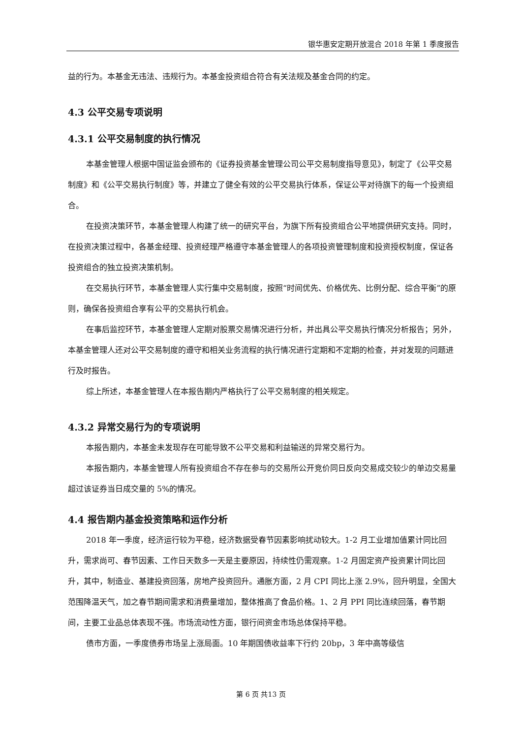银华惠安定期开放混合 2018 年第 1 季度报告
益的行为。本基金无违法、违规行为。本基金投资组合符合有关法规及基金合同的约定。
4.3 公平交易专项说明
4.3.1 公平交易制度的执行情况
本基金管理人根据中国证监会颁布的《证券投资基金管理公司公平交易制度指导意见》，制定了《公平交易制度》和《公平交易执行制度》等，并建立了健全有效的公平交易执行体系，保证公平对待旗下的每一个投资组合。
在投资决策环节，本基金管理人构建了统一的研究平台，为旗下所有投资组合公平地提供研究支持。同时，在投资决策过程中，各基金经理、投资经理严格遵守本基金管理人的各项投资管理制度和投资授权制度，保证各投资组合的独立投资决策机制。
在交易执行环节，本基金管理人实行集中交易制度，按照“时间优先、价格优先、比例分配、综合平衡”的原则，确保各投资组合享有公平的交易执行机会。
在事后监控环节，本基金管理人定期对股票交易情况进行分析，并出具公平交易执行情况分析报告；另外，本基金管理人还对公平交易制度的遵守和相关业务流程的执行情况进行定期和不定期的检查，并对发现的问题进行及时报告。
综上所述，本基金管理人在本报告期内严格执行了公平交易制度的相关规定。
4.3.2 异常交易行为的专项说明
本报告期内，本基金未发现存在可能导致不公平交易和利益输送的异常交易行为。
本报告期内，本基金管理人所有投资组合不存在参与的交易所公开竞价同日反向交易成交较少的单边交易量超过该证券当日成交量的 5%的情况。
4.4 报告期内基金投资策略和运作分析
2018 年一季度，经济运行较为平稳，经济数据受春节因素影响扰动较大。1-2 月工业增加值累计同比回升，需求尚可、春节因素、工作日天数多一天是主要原因，持续性仍需观察。1-2 月固定资产投资累计同比回升，其中，制造业、基建投资回落，房地产投资回升。通胀方面，2 月 CPI 同比上涨 2.9%，回升明显，全国大范围降温天气，加之春节期间需求和消费量增加，整体推高了食品价格。1、2 月 PPI 同比连续回落，春节期间，主要工业品总体表现不强。市场流动性方面，银行间资金市场总体保持平稳。
债市方面，一季度债券市场呈上涨局面。10 年期国债收益率下行约 20bp，3 年中高等级信
第 6 页 共13 页